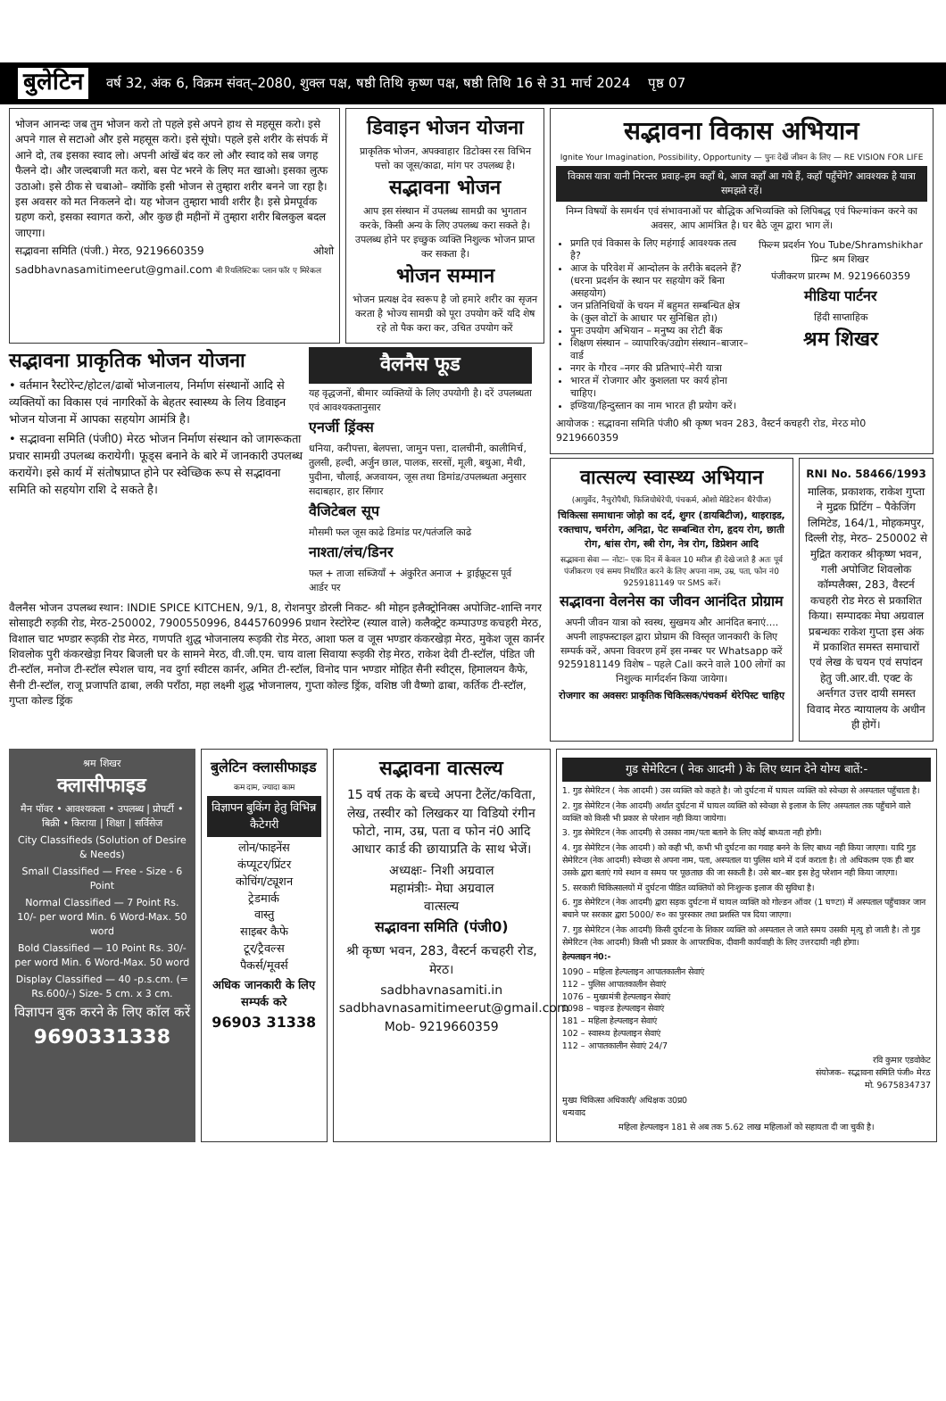बुलेटिन वर्ष 32, अंक 6, विक्रम संवत्–2080, शुक्ल पक्ष, षष्ठी तिथि कृष्ण पक्ष, षष्ठी तिथि 16 से 31 मार्च 2024 पृष्ठ 07
भोजन आनन्दः जब तुम भोजन करो तो पहले इसे अपने हाथ से महसूस करो। इसे अपने गाल से सटाओ और इसे महसूस करो। इसे सूंघो। पहले इसे शरीर के संपर्क में आने दो, तब इसका स्वाद लो। अपनी आंखें बंद कर लो और स्वाद को सब जगह फैलने दो। और जल्दबाजी मत करो, बस पेट भरने के लिए मत खाओ। इसका लुत्फ उठाओ। इसे ठीक से चबाओ– क्योंकि इसी भोजन से तुम्हारा शरीर बनने जा रहा है। इस अवसर को मत निकलने दो। यह भोजन तुम्हारा भावी शरीर है। इसे प्रेमपूर्वक ग्रहण करो, इसका स्वागत करो, और कुछ ही महीनों में तुम्हारा शरीर बिलकुल बदल जाएगा।
सद्भावना समिति (पंजी.) मेरठ, 9219660359 ओशो
sadbhavnasamitimeerut@gmail.com बी रियलिस्टिकः प्लान फॉर ए मिरेकल
डिवाइन भोजन योजना
प्राकृतिक भोजन, अपक्वाहार डिटोक्स रस विभिन पत्तो का जूस/काढा, मांग पर उपलब्ध है।
सद्भावना भोजन
आप इस संस्थान में उपलब्ध सामग्री का भुगतान करके, किसी अन्य के लिए उपलब्ध करा सकते है। उपलब्ध होने पर इच्छुक व्यक्ति निशुल्क भोजन प्राप्त कर सकता है।
भोजन सम्मान
भोजन प्रत्यक्ष देव स्वरूप है जो हमारे शरीर का सृजन करता है भोज्य सामग्री को पूरा उपयोग करें यदि शेष रहे तो पैक करा कर, उचित उपयोग करें
सद्भावना प्राकृतिक भोजन योजना
• वर्तमान रैस्टोरेन्ट/होटल/ढाबों भोजनालय, निर्माण संस्थानों आदि से व्यक्तियों का विकास एवं नागरिकों के बेहतर स्वास्थ्य के लिय डिवाइन भोजन योजना में आपका सहयोग आमंत्रि है।
• सद्भावना समिति (पंजी0) मेरठ भोजन निर्माण संस्थान को जागरूकता प्रचार सामग्री उपलब्ध करायेगी। फूड्स बनाने के बारे में जानकारी उपलब्ध करायेंगे। इसे कार्य में संतोषप्राप्त होने पर स्वेच्छिक रूप से सद्भावना समिति को सहयोग राशि दे सकते है।
वैलनैस फूड
यह वृद्धजनों, बीमार व्यक्तियों के लिए उपयोगी है। दरें उपलब्धता एवं आवश्यकतानुसार
एनर्जी ड्रिंक्स
धनिया, करीपत्ता, बेलपत्ता, जामुन पत्ता, दालचीनी, कालीमिर्च, तुलसी, हल्दी, अर्जुन छाल, पालक, सरसों, मूली, बथुआ, मैथी, पुदीना, चौलाई, अजवायन, जूस तथा डिमांड/उपलब्धता अनुसार सदाबहार, हार सिंगार
वैजिटेबल सूप
मौसमी फल जूस काढे डिमांड पर/पतंजलि काढे
नाश्ता/लंच/डिनर
फल + ताजा सब्जियाँ + अंकुरित अनाज + ड्राईफ्रूटस पूर्व आर्डर पर
वैलनैस भोजन उपलब्ध स्थान: INDIE SPICE KITCHEN, 9/1, 8, रोशनपुर डोरली निकट- श्री मोहन इलैक्ट्रोनिक्स अपोजिट-शान्ति नगर सोसाइटी रुड़की रोड, मेरठ-250002, 7900550996, 8445760996 प्रधान रेस्टोरेन्ट (स्याल वाले) कलैक्ट्रेट कम्पाउण्ड कचहरी मेरठ, विशाल चाट भण्डार रूड़की रोड मेरठ, गणपति शुद्ध भोजनालय रूड़की रोड मेरठ, आशा फल व जूस भण्डार कंकरखेड़ा मेरठ, मुकेश जूस कार्नर शिवलोक पुरी कंकरखेड़ा नियर बिजली घर के सामने मेरठ, वी.जी.एम. चाय वाला सिवाया रूड़की रोड़ मेरठ, राकेश देवी टी-स्टॉल, पंडित जी टी-स्टॉल, मनोज टी-स्टॉल स्पेशल चाय, नव दुर्गा स्वीटस कार्नर, अमित टी-स्टॉल, विनोद पान भण्डार मोहित सैनी स्वीट्स, हिमालयन कैफे, सैनी टी-स्टॉल, राजू प्रजापति ढाबा, लकी पराँठा, महा लक्ष्मी शुद्ध भोजनालय, गुप्ता कोल्ड ड्रिंक, वशिष्ठ जी वैष्णो ढाबा, कर्तिक टी-स्टॉल, गुप्ता कोल्ड ड्रिंक
सद्भावना विकास अभियान
Ignite Your Imagination, Possibility, Opportunity — पुनः देखें जीवन के लिए — RE VISION FOR LIFE
विकास यात्रा यानी निरन्तर प्रवाह–हम कहाँ थे, आज कहाँ आ गये हैं, कहाँ पहुँचेंगे? आवश्यक है यात्रा समझते रहें।
निम्न विषयों के समर्थन एवं संभावनाओं पर बौद्धिक अभिव्यक्ति को लिपिबद्ध एवं फिल्मांकन करने का अवसर, आप आमंत्रित है। घर बैठे जूम द्वारा भाग लें।
प्रगति एवं विकास के लिए महंगाई आवश्यक तत्व है?
आज के परिवेश में आन्दोलन के तरीके बदलने हैं? (धरना प्रदर्शन के स्थान पर सहयोग करें बिना असहयोग)
जन प्रतिनिधियों के चयन में बहुमत सम्बन्धित क्षेत्र के (कुल वोटों के आधार पर सुनिश्चित हो।)
पुनः उपयोग अभियान – मनुष्य का रोटी बैंक
शिक्षण संस्थान – व्यापारिक/उद्योग संस्थान–बाजार–वार्ड
नगर के गौरव –नगर की प्रतिभाएं–मेरी यात्रा
भारत में रोजगार और कुशलता पर कार्य होना चाहिए।
इण्डिया/हिन्दुस्तान का नाम भारत ही प्रयोग करें।
फिल्म प्रदर्शन You Tube/Shramshikhar प्रिन्ट श्रम शिखर
पंजीकरण प्रारम्भ M. 9219660359
मीडिया पार्टनर
हिंदी साप्ताहिक
श्रम शिखर
आयोजक : सद्भावना समिति पंजी0 श्री कृष्ण भवन 283, वैस्टर्न कचहरी रोड, मेरठ मो0 9219660359
वात्सल्य स्वास्थ्य अभियान
(आयुर्वेद, नैचुरोपैथी, फिजियोथेरेपी, पंचकर्म, ओशो मेडिटेशन थैरेपीज)
चिकित्सा समाधानः जोड़ो का दर्द, शुगर (डायबिटीज), थाइराइड, रक्तचाप, चर्मरोग, अनिद्रा, पेट सम्बन्धित रोग, हृदय रोग, छाती रोग, श्वांस रोग, स्त्री रोग, नेत्र रोग, डिप्रेशन आदि
सद्भावना सेवा — नोटः– एक दिन में केवल 10 मरीज ही देखे जाते है अतः पूर्व पंजीकरण एवं समय निर्धारित करने के लिए अपना नाम, उम्र, पता, फोन नं0 9259181149 पर SMS करें।
सद्भावना वेलनेस का जीवन आनंदित प्रोग्राम
अपनी जीवन यात्रा को स्वस्थ, सुखमय और आनंदित बनाएं.... अपनी लाइफस्टाइल द्वारा प्रोग्राम की विस्तृत जानकारी के लिए सम्पर्क करें, अपना विवरण हमें इस नम्बर पर Whatsapp करें 9259181149 विशेष – पहले Call करने वाले 100 लोगों का निशुल्क मार्गदर्शन किया जायेगा।
रोजगार का अवसरः प्राकृतिक चिकित्सक/पंचकर्म थेरेपिस्ट चाहिए
RNI No. 58466/1993
मालिक, प्रकाशक, राकेश गुप्ता ने मुद्रक प्रिटिंग – पैकेजिंग लिमिटेड, 164/1, मोहकमपुर, दिल्ली रोड़, मेरठ– 250002 से मुद्रित कराकर श्रीकृष्ण भवन, गली अपोजिट शिवलोक कॉम्पलैक्स, 283, वैस्टर्न कचहरी रोड मेरठ से प्रकाशित किया। सम्पादकः मेघा अग्रवाल प्रबन्धकः राकेश गुप्ता इस अंक में प्रकाशित समस्त समाचारों एवं लेख के चयन एवं सपांदन हेतु जी.आर.वी. एक्ट के अर्न्तगत उत्तर दायी समस्त विवाद मेरठ न्यायालय के अधीन ही होगें।
श्रम शिखर
क्लासीफाइड
मैन पॉवर • आवश्यकता • उपलब्ध | प्रोपर्टी • बिक्री • किराया | शिक्षा | सर्विसेज
City Classifieds (Solution of Desire & Needs)
Small Classified — Free - Size - 6 Point
Normal Classified — 7 Point Rs. 10/- per word Min. 6 Word-Max. 50 word
Bold Classified — 10 Point Rs. 30/- per word Min. 6 Word-Max. 50 word
Display Classified — 40 -p.s.cm. (= Rs.600/-) Size- 5 cm. x 3 cm.
विज्ञापन बुक करने के लिए कॉल करें
9690331338
बुलेटिन क्लासीफाइड
कम दाम, ज्यादा काम
विज्ञापन बुकिंग हेतु विभिन्न कैटेगरी
लोन/फाइनेंस
कंप्यूटर/प्रिंटर
कोचिंग/ट्यूशन
ट्रेडमार्क
वास्तु
साइबर कैफे
टूर/ट्रैवल्स
पैकर्स/मूवर्स
अधिक जानकारी के लिए सम्पर्क करे
96903 31338
सद्भावना वात्सल्य
15 वर्ष तक के बच्चे अपना टैलेंट/कविता, लेख, तस्वीर को लिखकर या विडियो रंगीन फोटो, नाम, उम्र, पता व फोन नं0 आदि आधार कार्ड की छायाप्रति के साथ भेजें।
अध्यक्षः- निशी अग्रवाल
महामंत्रीः- मेघा अग्रवाल
वात्सल्य
सद्भावना समिति (पंजी0)
श्री कृष्ण भवन, 283, वैस्टर्न कचहरी रोड, मेरठ।
sadbhavnasamiti.in
sadbhavnasamitimeerut@gmail.com
Mob- 9219660359
गुड सेमेरिटन ( नेक आदमी ) के लिए ध्यान देने योग्य बातें:-
1. गुड सेमेरिटन ( नेक आदमी ) उस व्यक्ति को कहते है। जो दुर्घटना में घायल व्यक्ति को स्वेच्छा से अस्पताल पहुँचाता है।
2. गुड सेमेरिटन (नेक आदमी) अर्थात दुर्घटना में घायल व्यक्ति को स्वेच्छा से इलाज के लिए अस्पताल तक पहुँचाने वाले व्यक्ति को किसी भी प्रकार से परेशान नही किया जायेगा।
3. गुड सेमेरिटन (नेक आदमी) से उसका नाम/पता बताने के लिए कोई बाध्यता नही होगी।
4. गुड सेमेरिटन (नेक आदमी ) को कही भी, कभी भी दुर्घटना का गवाह बनने के लिए बाध्य नही किया जाएगा। यादि गुड सेमेरिटन (नेक आदमी) स्वेच्छा से अपना नाम, पता, अस्पताल या पुलिस थाने में दर्ज कराता है। तो अधिकतम एक ही बार उसके द्वारा बताएं गये स्थान व समय पर पूछताछ की जा सकती है। उसे बार–बार इस हेतु परेशान नही किया जाएगा।
5. सरकारी चिकित्सालयों में दुर्घटना पीडित व्यक्तियों को निःशुल्क इलाज की सुविधा है।
6. गुड सेमेरिटन (नेक आदमी) द्वारा सड़क दुर्घटना में घायल व्यक्ति को गोल्डन ऑवर (1 घण्टा) में अस्पताल पहुँचाकर जान बचाने पर सरकार द्वारा 5000/ रु० का पुरस्कार तथा प्रशस्ति पत्र दिया जाएगा।
7. गुड सेमेरिटन (नेक आदमी) किसी दुर्घटना के शिकार व्यक्ति को अस्पताल ले जाते समय उसकी मृत्यु हो जाती है। तो गुड सेमेरिटन (नेक आदमी) किसी भी प्रकार के आपराधिक, दीवानी कार्यवाही के लिए उत्तरदायी नही होगा।
हेल्पलाइन नं0:-
1090 – महिला हेल्पलाइन आपातकालीन सेवाएं
112 – पुलिस आपातकालीन सेवाएं
1076 – मुख्यमंत्री हेल्पलाइन सेवाएं
1098 – चाइल्ड हेल्पलाइन सेवाएं
181 – महिला हेल्पलाइन सेवाएं
102 – स्वास्थ्य हेल्पलाइन सेवाएं
112 – आपातकालीन सेवाएं 24/7
रवि कुमार एडवोकेट
संयोजक– सद्भावना समिति पंजी० मेरठ
मो. 9675834737
मुख्य चिकित्सा अधिकारी/ अधिक्षक उ0प्र0
धन्यवाद
महिला हेल्पलाइन 181 से अब तक 5.62 लाख महिलाओं को सहायता दी जा चुकी है।